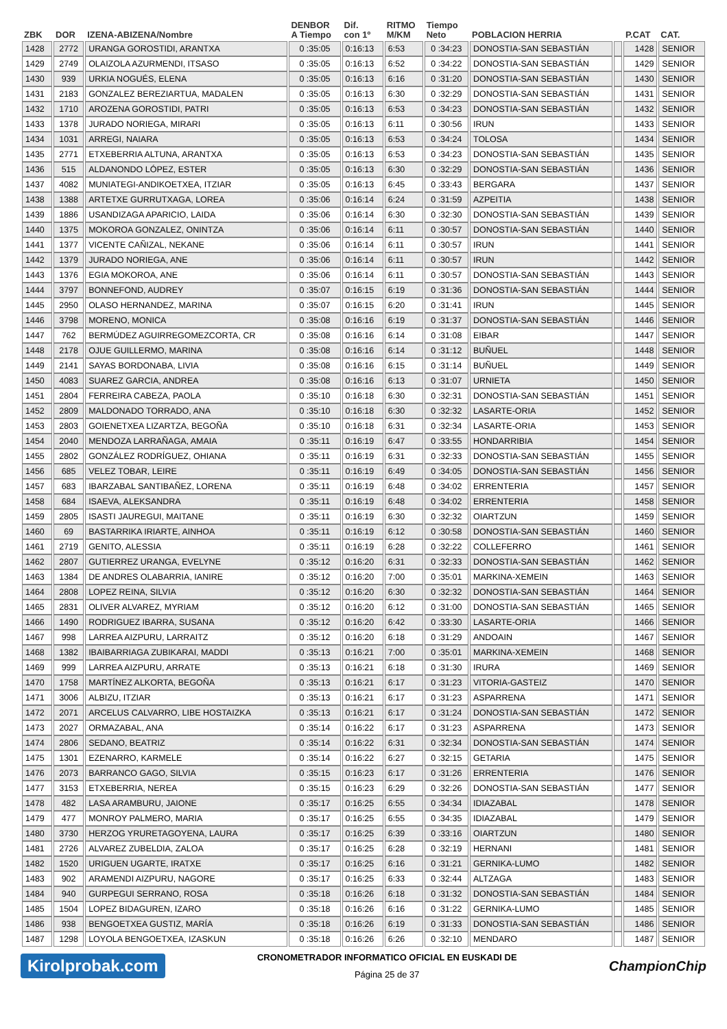| ZBK | DOR | IZENA-ABIZENA/Nombre | DENBOR A Tiempo | Dif. con 1º | RITMO M/KM | Tiempo Neto | POBLACION HERRIA | | P.CAT | CAT. |
| --- | --- | --- | --- | --- | --- | --- | --- | --- | --- | --- |
| 1428 | 2772 | URANGA GOROSTIDI, ARANTXA | 0 :35:05 | 0:16:13 | 6:53 | 0 :34:23 | DONOSTIA-SAN SEBASTIÁN | | 1428 | SENIOR |
| 1429 | 2749 | OLAIZOLA AZURMENDI, ITSASO | 0 :35:05 | 0:16:13 | 6:52 | 0 :34:22 | DONOSTIA-SAN SEBASTIÁN | | 1429 | SENIOR |
| 1430 | 939 | URKIA NOGUÉS, ELENA | 0 :35:05 | 0:16:13 | 6:16 | 0 :31:20 | DONOSTIA-SAN SEBASTIÁN | | 1430 | SENIOR |
| 1431 | 2183 | GONZALEZ BEREZIARTUA, MADALEN | 0 :35:05 | 0:16:13 | 6:30 | 0 :32:29 | DONOSTIA-SAN SEBASTIÁN | | 1431 | SENIOR |
| 1432 | 1710 | AROZENA GOROSTIDI, PATRI | 0 :35:05 | 0:16:13 | 6:53 | 0 :34:23 | DONOSTIA-SAN SEBASTIÁN | | 1432 | SENIOR |
| 1433 | 1378 | JURADO NORIEGA, MIRARI | 0 :35:05 | 0:16:13 | 6:11 | 0 :30:56 | IRUN | | 1433 | SENIOR |
| 1434 | 1031 | ARREGI, NAIARA | 0 :35:05 | 0:16:13 | 6:53 | 0 :34:24 | TOLOSA | | 1434 | SENIOR |
| 1435 | 2771 | ETXEBERRIA ALTUNA, ARANTXA | 0 :35:05 | 0:16:13 | 6:53 | 0 :34:23 | DONOSTIA-SAN SEBASTIÁN | | 1435 | SENIOR |
| 1436 | 515 | ALDANONDO LÓPEZ, ESTER | 0 :35:05 | 0:16:13 | 6:30 | 0 :32:29 | DONOSTIA-SAN SEBASTIÁN | | 1436 | SENIOR |
| 1437 | 4082 | MUNIATEGI-ANDIKOETXEA, ITZIAR | 0 :35:05 | 0:16:13 | 6:45 | 0 :33:43 | BERGARA | | 1437 | SENIOR |
| 1438 | 1388 | ARTETXE GURRUTXAGA, LOREA | 0 :35:06 | 0:16:14 | 6:24 | 0 :31:59 | AZPEITIA | | 1438 | SENIOR |
| 1439 | 1886 | USANDIZAGA APARICIO, LAIDA | 0 :35:06 | 0:16:14 | 6:30 | 0 :32:30 | DONOSTIA-SAN SEBASTIÁN | | 1439 | SENIOR |
| 1440 | 1375 | MOKOROA GONZALEZ, ONINTZA | 0 :35:06 | 0:16:14 | 6:11 | 0 :30:57 | DONOSTIA-SAN SEBASTIÁN | | 1440 | SENIOR |
| 1441 | 1377 | VICENTE CAÑIZAL, NEKANE | 0 :35:06 | 0:16:14 | 6:11 | 0 :30:57 | IRUN | | 1441 | SENIOR |
| 1442 | 1379 | JURADO NORIEGA, ANE | 0 :35:06 | 0:16:14 | 6:11 | 0 :30:57 | IRUN | | 1442 | SENIOR |
| 1443 | 1376 | EGIA MOKOROA, ANE | 0 :35:06 | 0:16:14 | 6:11 | 0 :30:57 | DONOSTIA-SAN SEBASTIÁN | | 1443 | SENIOR |
| 1444 | 3797 | BONNEFOND, AUDREY | 0 :35:07 | 0:16:15 | 6:19 | 0 :31:36 | DONOSTIA-SAN SEBASTIÁN | | 1444 | SENIOR |
| 1445 | 2950 | OLASO HERNANDEZ, MARINA | 0 :35:07 | 0:16:15 | 6:20 | 0 :31:41 | IRUN | | 1445 | SENIOR |
| 1446 | 3798 | MORENO, MONICA | 0 :35:08 | 0:16:16 | 6:19 | 0 :31:37 | DONOSTIA-SAN SEBASTIÁN | | 1446 | SENIOR |
| 1447 | 762 | BERMÚDEZ AGUIRREGOMEZCORTA, CR | 0 :35:08 | 0:16:16 | 6:14 | 0 :31:08 | EIBAR | | 1447 | SENIOR |
| 1448 | 2178 | OJUE GUILLERMO, MARINA | 0 :35:08 | 0:16:16 | 6:14 | 0 :31:12 | BUÑUEL | | 1448 | SENIOR |
| 1449 | 2141 | SAYAS BORDONABA, LIVIA | 0 :35:08 | 0:16:16 | 6:15 | 0 :31:14 | BUÑUEL | | 1449 | SENIOR |
| 1450 | 4083 | SUAREZ GARCIA, ANDREA | 0 :35:08 | 0:16:16 | 6:13 | 0 :31:07 | URNIETA | | 1450 | SENIOR |
| 1451 | 2804 | FERREIRA CABEZA, PAOLA | 0 :35:10 | 0:16:18 | 6:30 | 0 :32:31 | DONOSTIA-SAN SEBASTIÁN | | 1451 | SENIOR |
| 1452 | 2809 | MALDONADO TORRADO, ANA | 0 :35:10 | 0:16:18 | 6:30 | 0 :32:32 | LASARTE-ORIA | | 1452 | SENIOR |
| 1453 | 2803 | GOIENETXEA LIZARTZA, BEGOÑA | 0 :35:10 | 0:16:18 | 6:31 | 0 :32:34 | LASARTE-ORIA | | 1453 | SENIOR |
| 1454 | 2040 | MENDOZA LARRAÑAGA, AMAIA | 0 :35:11 | 0:16:19 | 6:47 | 0 :33:55 | HONDARRIBIA | | 1454 | SENIOR |
| 1455 | 2802 | GONZÁLEZ RODRÍGUEZ, OHIANA | 0 :35:11 | 0:16:19 | 6:31 | 0 :32:33 | DONOSTIA-SAN SEBASTIÁN | | 1455 | SENIOR |
| 1456 | 685 | VELEZ TOBAR, LEIRE | 0 :35:11 | 0:16:19 | 6:49 | 0 :34:05 | DONOSTIA-SAN SEBASTIÁN | | 1456 | SENIOR |
| 1457 | 683 | IBARZABAL SANTIBAÑEZ, LORENA | 0 :35:11 | 0:16:19 | 6:48 | 0 :34:02 | ERRENTERIA | | 1457 | SENIOR |
| 1458 | 684 | ISAEVA, ALEKSANDRA | 0 :35:11 | 0:16:19 | 6:48 | 0 :34:02 | ERRENTERIA | | 1458 | SENIOR |
| 1459 | 2805 | ISASTI JAUREGUI, MAITANE | 0 :35:11 | 0:16:19 | 6:30 | 0 :32:32 | OIARTZUN | | 1459 | SENIOR |
| 1460 | 69 | BASTARRIKA IRIARTE, AINHOA | 0 :35:11 | 0:16:19 | 6:12 | 0 :30:58 | DONOSTIA-SAN SEBASTIÁN | | 1460 | SENIOR |
| 1461 | 2719 | GENITO, ALESSIA | 0 :35:11 | 0:16:19 | 6:28 | 0 :32:22 | COLLEFERRO | | 1461 | SENIOR |
| 1462 | 2807 | GUTIERREZ URANGA, EVELYNE | 0 :35:12 | 0:16:20 | 6:31 | 0 :32:33 | DONOSTIA-SAN SEBASTIÁN | | 1462 | SENIOR |
| 1463 | 1384 | DE ANDRES OLABARRIA, IANIRE | 0 :35:12 | 0:16:20 | 7:00 | 0 :35:01 | MARKINA-XEMEIN | | 1463 | SENIOR |
| 1464 | 2808 | LOPEZ REINA, SILVIA | 0 :35:12 | 0:16:20 | 6:30 | 0 :32:32 | DONOSTIA-SAN SEBASTIÁN | | 1464 | SENIOR |
| 1465 | 2831 | OLIVER ALVAREZ, MYRIAM | 0 :35:12 | 0:16:20 | 6:12 | 0 :31:00 | DONOSTIA-SAN SEBASTIÁN | | 1465 | SENIOR |
| 1466 | 1490 | RODRIGUEZ IBARRA, SUSANA | 0 :35:12 | 0:16:20 | 6:42 | 0 :33:30 | LASARTE-ORIA | | 1466 | SENIOR |
| 1467 | 998 | LARREA AIZPURU, LARRAITZ | 0 :35:12 | 0:16:20 | 6:18 | 0 :31:29 | ANDOAIN | | 1467 | SENIOR |
| 1468 | 1382 | IBAIBARRIAGA ZUBIKARAI, MADDI | 0 :35:13 | 0:16:21 | 7:00 | 0 :35:01 | MARKINA-XEMEIN | | 1468 | SENIOR |
| 1469 | 999 | LARREA AIZPURU, ARRATE | 0 :35:13 | 0:16:21 | 6:18 | 0 :31:30 | IRURA | | 1469 | SENIOR |
| 1470 | 1758 | MARTÍNEZ ALKORTA, BEGOÑA | 0 :35:13 | 0:16:21 | 6:17 | 0 :31:23 | VITORIA-GASTEIZ | | 1470 | SENIOR |
| 1471 | 3006 | ALBIZU, ITZIAR | 0 :35:13 | 0:16:21 | 6:17 | 0 :31:23 | ASPARRENA | | 1471 | SENIOR |
| 1472 | 2071 | ARCELUS CALVARRO, LIBE HOSTAIZKA | 0 :35:13 | 0:16:21 | 6:17 | 0 :31:24 | DONOSTIA-SAN SEBASTIÁN | | 1472 | SENIOR |
| 1473 | 2027 | ORMAZABAL, ANA | 0 :35:14 | 0:16:22 | 6:17 | 0 :31:23 | ASPARRENA | | 1473 | SENIOR |
| 1474 | 2806 | SEDANO, BEATRIZ | 0 :35:14 | 0:16:22 | 6:31 | 0 :32:34 | DONOSTIA-SAN SEBASTIÁN | | 1474 | SENIOR |
| 1475 | 1301 | EZENARRO, KARMELE | 0 :35:14 | 0:16:22 | 6:27 | 0 :32:15 | GETARIA | | 1475 | SENIOR |
| 1476 | 2073 | BARRANCO GAGO, SILVIA | 0 :35:15 | 0:16:23 | 6:17 | 0 :31:26 | ERRENTERIA | | 1476 | SENIOR |
| 1477 | 3153 | ETXEBERRIA, NEREA | 0 :35:15 | 0:16:23 | 6:29 | 0 :32:26 | DONOSTIA-SAN SEBASTIÁN | | 1477 | SENIOR |
| 1478 | 482 | LASA ARAMBURU, JAIONE | 0 :35:17 | 0:16:25 | 6:55 | 0 :34:34 | IDIAZABAL | | 1478 | SENIOR |
| 1479 | 477 | MONROY PALMERO, MARIA | 0 :35:17 | 0:16:25 | 6:55 | 0 :34:35 | IDIAZABAL | | 1479 | SENIOR |
| 1480 | 3730 | HERZOG YRURETAGOYENA, LAURA | 0 :35:17 | 0:16:25 | 6:39 | 0 :33:16 | OIARTZUN | | 1480 | SENIOR |
| 1481 | 2726 | ALVAREZ ZUBELDIA, ZALOA | 0 :35:17 | 0:16:25 | 6:28 | 0 :32:19 | HERNANI | | 1481 | SENIOR |
| 1482 | 1520 | URIGUEN UGARTE, IRATXE | 0 :35:17 | 0:16:25 | 6:16 | 0 :31:21 | GERNIKA-LUMO | | 1482 | SENIOR |
| 1483 | 902 | ARAMENDI AIZPURU, NAGORE | 0 :35:17 | 0:16:25 | 6:33 | 0 :32:44 | ALTZAGA | | 1483 | SENIOR |
| 1484 | 940 | GURPEGUI SERRANO, ROSA | 0 :35:18 | 0:16:26 | 6:18 | 0 :31:32 | DONOSTIA-SAN SEBASTIÁN | | 1484 | SENIOR |
| 1485 | 1504 | LOPEZ BIDAGUREN, IZARO | 0 :35:18 | 0:16:26 | 6:16 | 0 :31:22 | GERNIKA-LUMO | | 1485 | SENIOR |
| 1486 | 938 | BENGOETXEA GUSTIZ, MARÍA | 0 :35:18 | 0:16:26 | 6:19 | 0 :31:33 | DONOSTIA-SAN SEBASTIÁN | | 1486 | SENIOR |
| 1487 | 1298 | LOYOLA BENGOETXEA, IZASKUN | 0 :35:18 | 0:16:26 | 6:26 | 0 :32:10 | MENDARO | | 1487 | SENIOR |
Kirolprobak.com
CRONOMETRADOR INFORMATICO OFICIAL EN EUSKADI DE
Página 25 de 37
ChampionChip